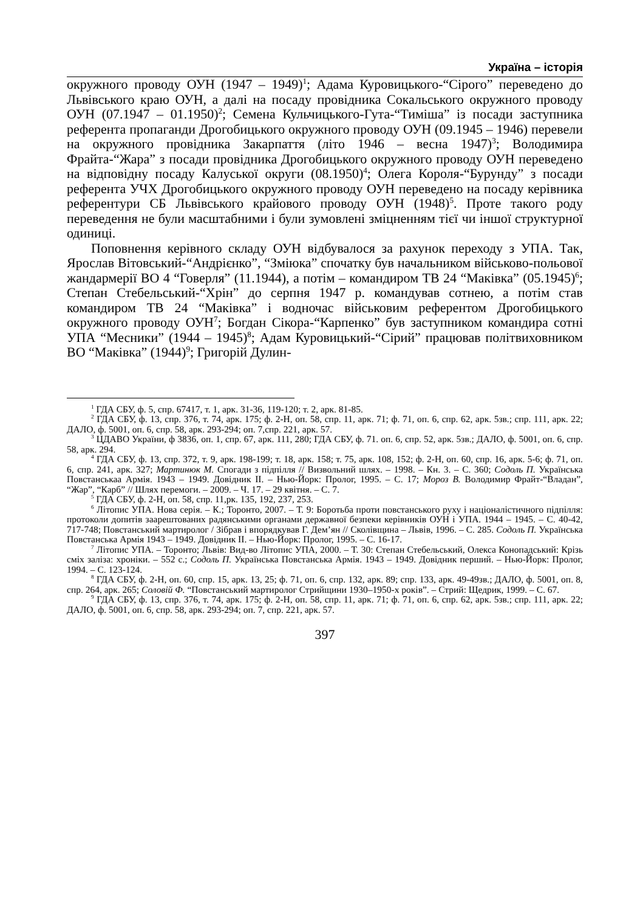Україна – історія
окружного проводу ОУН (1947 – 1949)<sup>1</sup>; Адама Куровицького-“Сірого” переведено до Львівського краю ОУН, а далі на посаду провідника Сокальського окружного проводу ОУН (07.1947 – 01.1950)<sup>2</sup>; Семена Кульчицького-Гута-“Тиміша” із посади заступника референта пропаганди Дрогобицького окружного проводу ОУН (09.1945 – 1946) перевели на окружного провідника Закарпаття (літо 1946 – весна 1947)<sup>3</sup>; Володимира Фрайта-“Жара” з посади провідника Дрогобицького окружного проводу ОУН переведено на відповідну посаду Калуської округи (08.1950)<sup>4</sup>; Олега Короля-“Бурунду” з посади референта УЧХ Дрогобицького окружного проводу ОУН переведено на посаду керівника референтури СБ Львівського крайового проводу ОУН (1948)<sup>5</sup>. Проте такого роду переведення не були масштабними і були зумовлені зміцненням тієї чи іншої структурної одиниці.
Поповнення керівного складу ОУН відбувалося за рахунок переходу з УПА. Так, Ярослав Вітовський-“Андрієнко”, “Зміюка” спочатку був начальником військово-польової жандармерії ВО 4 “Говерля” (11.1944), а потім – командиром ТВ 24 “Маківка” (05.1945)<sup>6</sup>; Степан Стебельський-“Хрін” до серпня 1947 р. командував сотнею, а потім став командиром ТВ 24 “Маківка” і водночас військовим референтом Дрогобицького окружного проводу ОУН<sup>7</sup>; Богдан Сікора-“Карпенко” був заступником командира сотні УПА “Месники” (1944 – 1945)<sup>8</sup>; Адам Куровицький-“Сірий” працював політвиховником ВО “Маківка” (1944)<sup>9</sup>; Григорій Дулин-
<sup>1</sup> ГДА СБУ, ф. 5, спр. 67417, т. 1, арк. 31-36, 119-120; т. 2, арк. 81-85.
<sup>2</sup> ГДА СБУ, ф. 13, спр. 376, т. 74, арк. 175; ф. 2-Н, оп. 58, спр. 11, арк. 71; ф. 71, оп. 6, спр. 62, арк. 5зв.; спр. 111, арк. 22; ДАЛО, ф. 5001, оп. 6, спр. 58, арк. 293-294; оп. 7,спр. 221, арк. 57.
<sup>3</sup> ЦДАВО України, ф 3836, оп. 1, спр. 67, арк. 111, 280; ГДА СБУ, ф. 71. оп. 6, спр. 52, арк. 5зв.; ДАЛО, ф. 5001, оп. 6, спр. 58, арк. 294.
<sup>4</sup> ГДА СБУ, ф. 13, спр. 372, т. 9, арк. 198-199; т. 18, арк. 158; т. 75, арк. 108, 152; ф. 2-Н, оп. 60, спр. 16, арк. 5-6; ф. 71, оп. 6, спр. 241, арк. 327; Мартинюк М. Спогади з підпілля // Визвольний шлях. – 1998. – Кн. 3. – С. 360; Содоль П. Українська Повстанськаа Армія. 1943 – 1949. Довідник ІІ. – Нью-Йорк: Пролог, 1995. – С. 17; Мороз В. Володимир Фрайт-“Владан”, “Жар”, “Карб” // Шлях перемоги. – 2009. – Ч. 17. – 29 квітня. – С. 7.
<sup>5</sup> ГДА СБУ, ф. 2-Н, оп. 58, спр. 11,рк. 135, 192, 237, 253.
<sup>6</sup> Літопис УПА. Нова серія. – К.; Торонто, 2007. – Т. 9: Боротьба проти повстанського руху і націоналістичного підпілля: протоколи допитів заарештованих радянськими органами державної безпеки керівників ОУН і УПА. 1944 – 1945. – С. 40-42, 717-748; Повстанський мартиролог / Зібрав і впорядкував Г. Дем’ян // Сколівщина – Львів, 1996. – С. 285. Содоль П. Українська Повстанська Армія 1943 – 1949. Довідник ІІ. – Нью-Йорк: Пролог, 1995. – С. 16-17.
<sup>7</sup> Літопис УПА. – Торонто; Львів: Вид-во Літопис УПА, 2000. – Т. 30: Степан Стебельський, Олекса Конопадський: Крізь сміх заліза: хроніки. – 552 с.; Содоль П. Українська Повстанська Армія. 1943 – 1949. Довідник перший. – Нью-Йорк: Пролог, 1994. – С. 123-124.
<sup>8</sup> ГДА СБУ, ф. 2-Н, оп. 60, спр. 15, арк. 13, 25; ф. 71, оп. 6, спр. 132, арк. 89; спр. 133, арк. 49-49зв.; ДАЛО, ф. 5001, оп. 8, спр. 264, арк. 265; Соловій Ф. “Повстанський мартиролог Стрийщини 1930–1950-х років”. – Стрий: Щедрик, 1999. – С. 67.
<sup>9</sup> ГДА СБУ, ф. 13, спр. 376, т. 74, арк. 175; ф. 2-Н, оп. 58, спр. 11, арк. 71; ф. 71, оп. 6, спр. 62, арк. 5зв.; спр. 111, арк. 22; ДАЛО, ф. 5001, оп. 6, спр. 58, арк. 293-294; оп. 7, спр. 221, арк. 57.
397